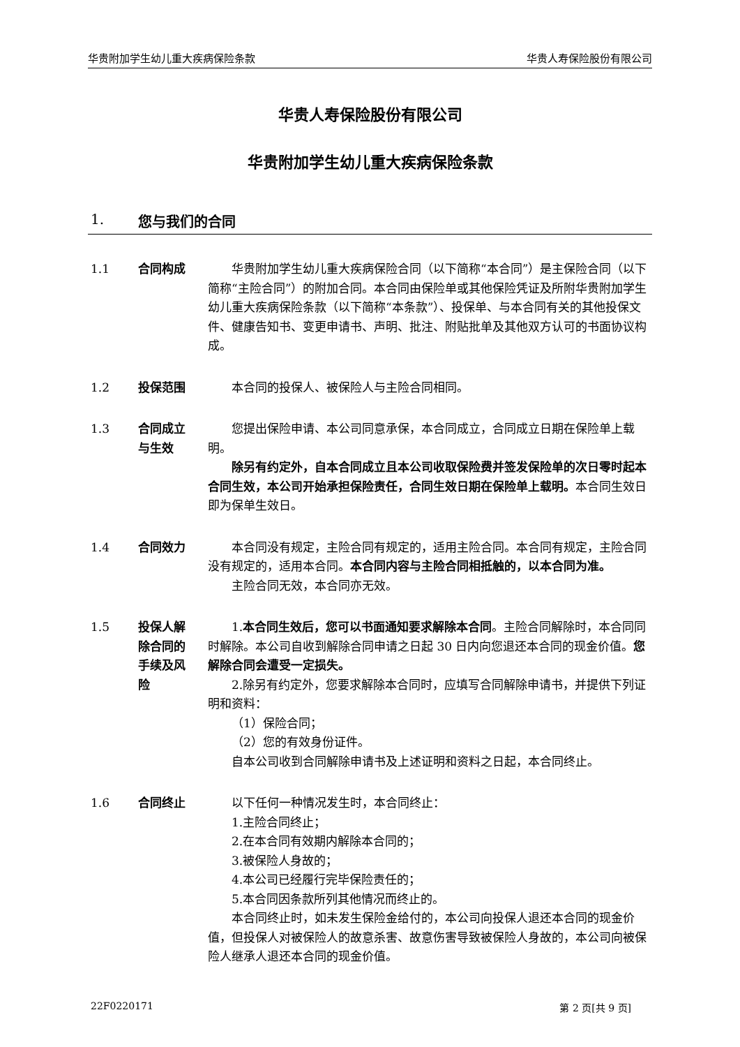华贵附加学生幼儿重大疾病保险条款 华贵人寿保险股份有限公司
华贵人寿保险股份有限公司
华贵附加学生幼儿重大疾病保险条款
1. 您与我们的合同
1.1 合同构成 华贵附加学生幼儿重大疾病保险合同（以下简称“本合同”）是主保险合同（以下简称“主险合同”）的附加合同。本合同由保险单或其他保险凭证及所附华贵附加学生幼儿重大疾病保险条款（以下简称“本条款”）、投保单、与本合同有关的其他投保文件、健康告知书、变更申请书、声明、批注、附贴批单及其他双方认可的书面协议构成。
1.2 投保范围 本合同的投保人、被保险人与主险合同相同。
1.3 合同成立
与生效
您提出保险申请、本公司同意承保，本合同成立，合同成立日期在保险单上载明。
除另有约定外，自本合同成立且本公司收取保险费并签发保险单的次日零时起本合同生效，本公司开始承担保险责任，合同生效日期在保险单上载明。本合同生效日即为保单生效日。
1.4 合同效力 本合同没有规定，主险合同有规定的，适用主险合同。本合同有规定，主险合同没有规定的，适用本合同。本合同内容与主险合同相抵触的，以本合同为准。
主险合同无效，本合同亦无效。
1.5 投保人解
除合同的
手续及风
险
1.本合同生效后，您可以书面通知要求解除本合同。主险合同解除时，本合同同时解除。本公司自收到解除合同申请之日起 30 日内向您退还本合同的现金价值。您解除合同会遭受一定损失。
2.除另有约定外，您要求解除本合同时，应填写合同解除申请书，并提供下列证明和资料：
（1）保险合同；
（2）您的有效身份证件。
自本公司收到合同解除申请书及上述证明和资料之日起，本合同终止。
1.6 合同终止 以下任何一种情况发生时，本合同终止：
1.主险合同终止；
2.在本合同有效期内解除本合同的；
3.被保险人身故的；
4.本公司已经履行完毕保险责任的；
5.本合同因条款所列其他情况而终止的。
本合同终止时，如未发生保险金给付的，本公司向投保人退还本合同的现金价值，但投保人对被保险人的故意杀害、故意伤害导致被保险人身故的，本公司向被保险人继承人退还本合同的现金价值。
22F0220171 第 2 页[共 9 页]